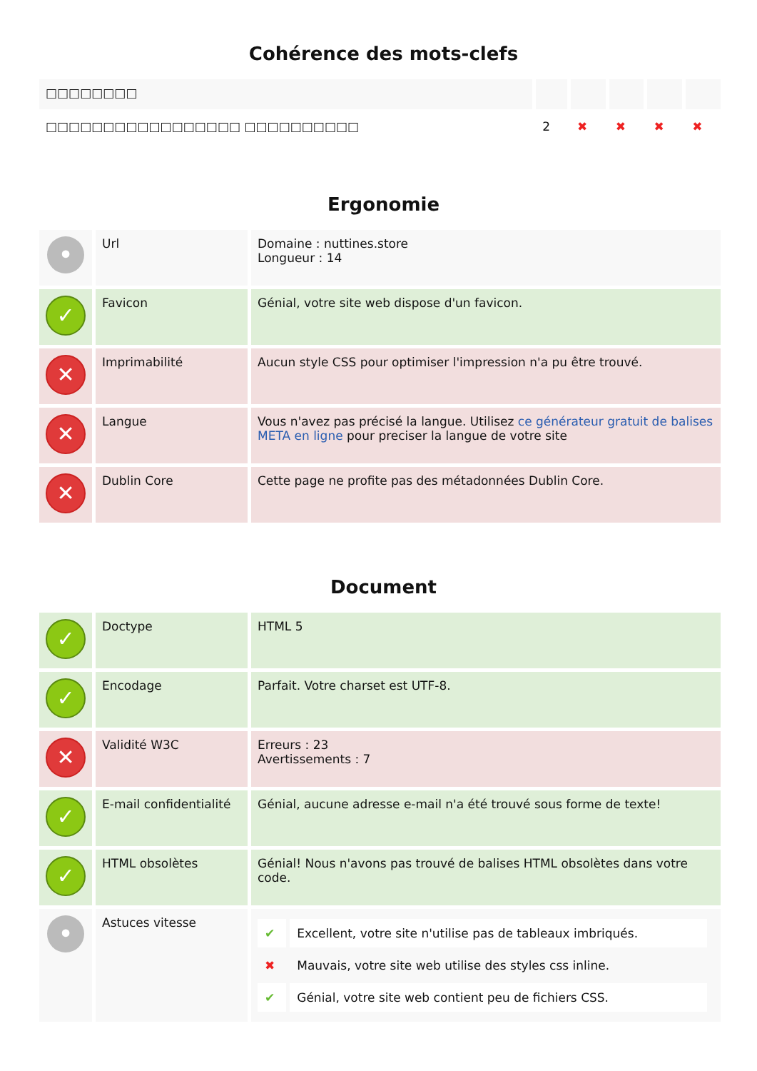Cohérence des mots-clefs
| □□□□□□□□ | | | | | |
| □□□□□□□□□□□□□□□□□ □□□□□□□□□□ | 2 | ✖ | ✖ | ✖ | ✖ |
Ergonomie
| • | Url | Domaine : nuttines.store Longueur : 14 |
| ✓ | Favicon | Génial, votre site web dispose d'un favicon. |
| ✕ | Imprimabilité | Aucun style CSS pour optimiser l'impression n'a pu être trouvé. |
| ✕ | Langue | Vous n'avez pas précisé la langue. Utilisez ce générateur gratuit de balises META en ligne pour preciser la langue de votre site |
| ✕ | Dublin Core | Cette page ne profite pas des métadonnées Dublin Core. |
Document
| ✓ | Doctype | HTML 5 |
| ✓ | Encodage | Parfait. Votre charset est UTF-8. |
| ✕ | Validité W3C | Erreurs : 23 Avertissements : 7 |
| ✓ | E-mail confidentialité | Génial, aucune adresse e-mail n'a été trouvé sous forme de texte! |
| ✓ | HTML obsolètes | Génial! Nous n'avons pas trouvé de balises HTML obsolètes dans votre code. |
| • | Astuces vitesse | / ✔ / Excellent, votre site n'utilise pas de tableaux imbriqués. / / ✖ / Mauvais, votre site web utilise des styles css inline. / / ✔ / Génial, votre site web contient peu de fichiers CSS. / |